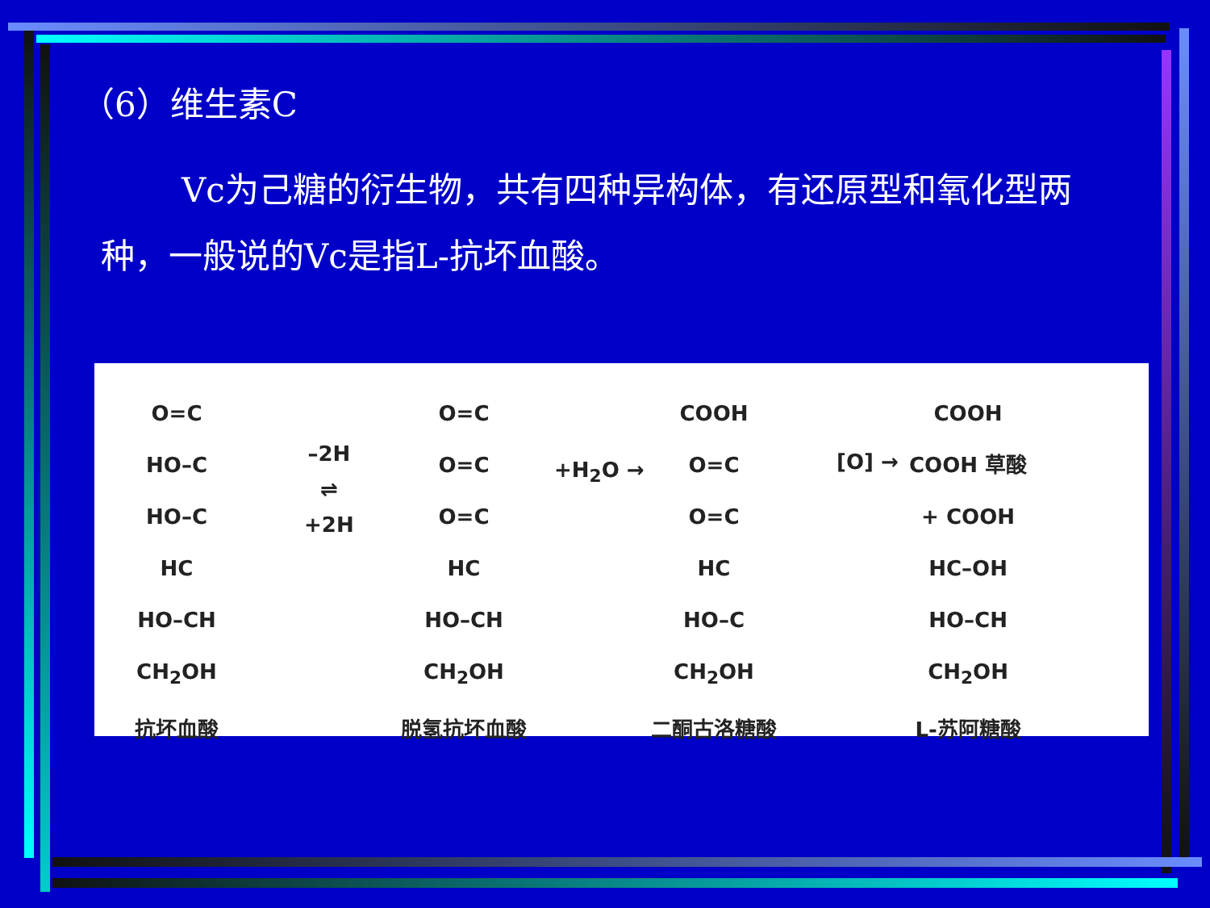（6）维生素C
Vc为己糖的衍生物，共有四种异构体，有还原型和氧化型两种，一般说的Vc是指L-抗坏血酸。
O=C
HO–C
HO–C
HC
HO–CH
CH<sub>2</sub>OH
抗坏血酸
–2H
⇌
+2H
O=C
O=C
O=C
HC
HO–CH
CH<sub>2</sub>OH
脱氢抗坏血酸
+H<sub>2</sub>O →
COOH
O=C
O=C
HC
HO–C
CH<sub>2</sub>OH
二酮古洛糖酸
[O] →
COOH
COOH 草酸
+ COOH
HC–OH
HO–CH
CH<sub>2</sub>OH
L-苏阿糖酸